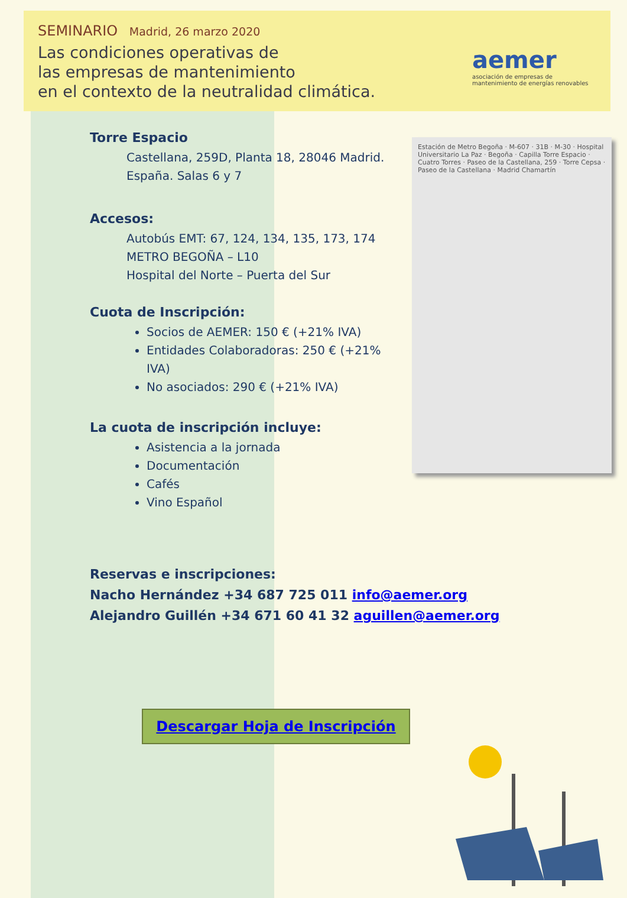SEMINARIO Madrid, 26 marzo 2020
Las condiciones operativas de
las empresas de mantenimiento
en el contexto de la neutralidad climática.
aemer
asociación de empresas de mantenimiento de energías renovables
Torre Espacio
Castellana, 259D, Planta 18, 28046 Madrid.
España. Salas 6 y 7
Accesos:
Autobús EMT: 67, 124, 134, 135, 173, 174
METRO BEGOÑA – L10
Hospital del Norte – Puerta del Sur
Cuota de Inscripción:
Socios de AEMER: 150 € (+21% IVA)
Entidades Colaboradoras: 250 € (+21% IVA)
No asociados: 290 € (+21% IVA)
La cuota de inscripción incluye:
Asistencia a la jornada
Documentación
Cafés
Vino Español
Estación de Metro Begoña · M-607 · 31B · M-30 · Hospital Universitario La Paz · Begoña · Capilla Torre Espacio · Cuatro Torres · Paseo de la Castellana, 259 · Torre Cepsa · Paseo de la Castellana · Madrid Chamartín
Reservas e inscripciones:
Nacho Hernández +34 687 725 011 info@aemer.org
Alejandro Guillén +34 671 60 41 32 aguillen@aemer.org
Descargar Hoja de Inscripción